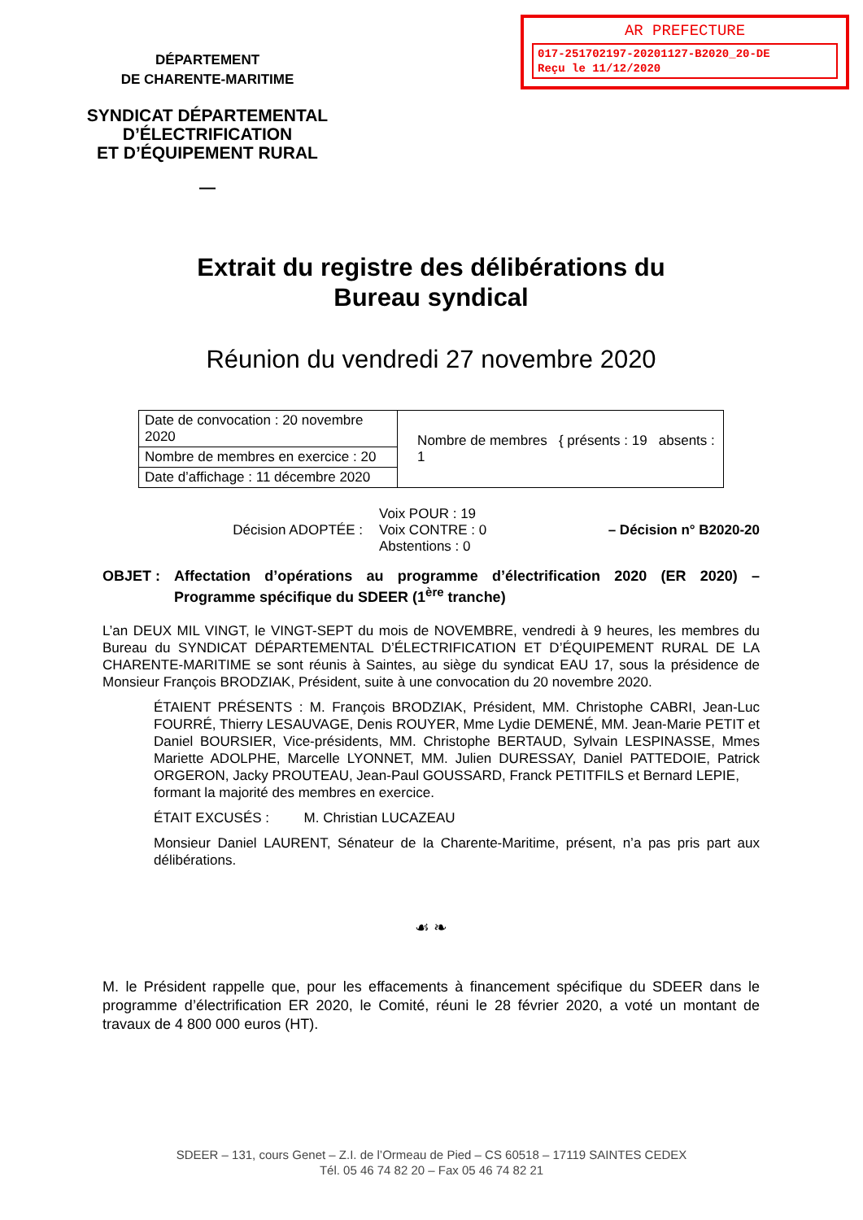AR PREFECTURE
017-251702197-20201127-B2020_20-DE
Reçu le 11/12/2020
DÉPARTEMENT
DE CHARENTE-MARITIME
SYNDICAT DÉPARTEMENTAL
D’ÉLECTRIFICATION
ET D’ÉQUIPEMENT RURAL
—
Extrait du registre des délibérations du
Bureau syndical
Réunion du vendredi 27 novembre 2020
| Date de convocation : 20 novembre 2020 | Nombre de membres { présents : 19 absents : 1 |
| Nombre de membres en exercice : 20 | |
| Date d’affichage : 11 décembre 2020 | |
Décision ADOPTÉE :
Voix POUR : 19
Voix CONTRE : 0
Abstentions : 0
– Décision n° B2020-20
OBJET : Affectation d’opérations au programme d’électrification 2020 (ER 2020) – Programme spécifique du SDEER (1<sup>ère</sup> tranche)
L’an DEUX MIL VINGT, le VINGT-SEPT du mois de NOVEMBRE, vendredi à 9 heures, les membres du Bureau du SYNDICAT DÉPARTEMENTAL D’ÉLECTRIFICATION ET D’ÉQUIPEMENT RURAL DE LA CHARENTE-MARITIME se sont réunis à Saintes, au siège du syndicat EAU 17, sous la présidence de Monsieur François BRODZIAK, Président, suite à une convocation du 20 novembre 2020.
ÉTAIENT PRÉSENTS : M. François BRODZIAK, Président, MM. Christophe CABRI, Jean-Luc FOURRÉ, Thierry LESAUVAGE, Denis ROUYER, Mme Lydie DEMENÉ, MM. Jean-Marie PETIT et Daniel BOURSIER, Vice-présidents, MM. Christophe BERTAUD, Sylvain LESPINASSE, Mmes Mariette ADOLPHE, Marcelle LYONNET, MM. Julien DURESSAY, Daniel PATTEDOIE, Patrick ORGERON, Jacky PROUTEAU, Jean-Paul GOUSSARD, Franck PETITFILS et Bernard LEPIE,
formant la majorité des membres en exercice.
ÉTAIT EXCUSÉS : M. Christian LUCAZEAU
Monsieur Daniel LAURENT, Sénateur de la Charente-Maritime, présent, n’a pas pris part aux délibérations.
☙ ❧
M. le Président rappelle que, pour les effacements à financement spécifique du SDEER dans le programme d’électrification ER 2020, le Comité, réuni le 28 février 2020, a voté un montant de travaux de 4 800 000 euros (HT).
SDEER – 131, cours Genet – Z.I. de l’Ormeau de Pied – CS 60518 – 17119 SAINTES CEDEX
Tél. 05 46 74 82 20 – Fax 05 46 74 82 21